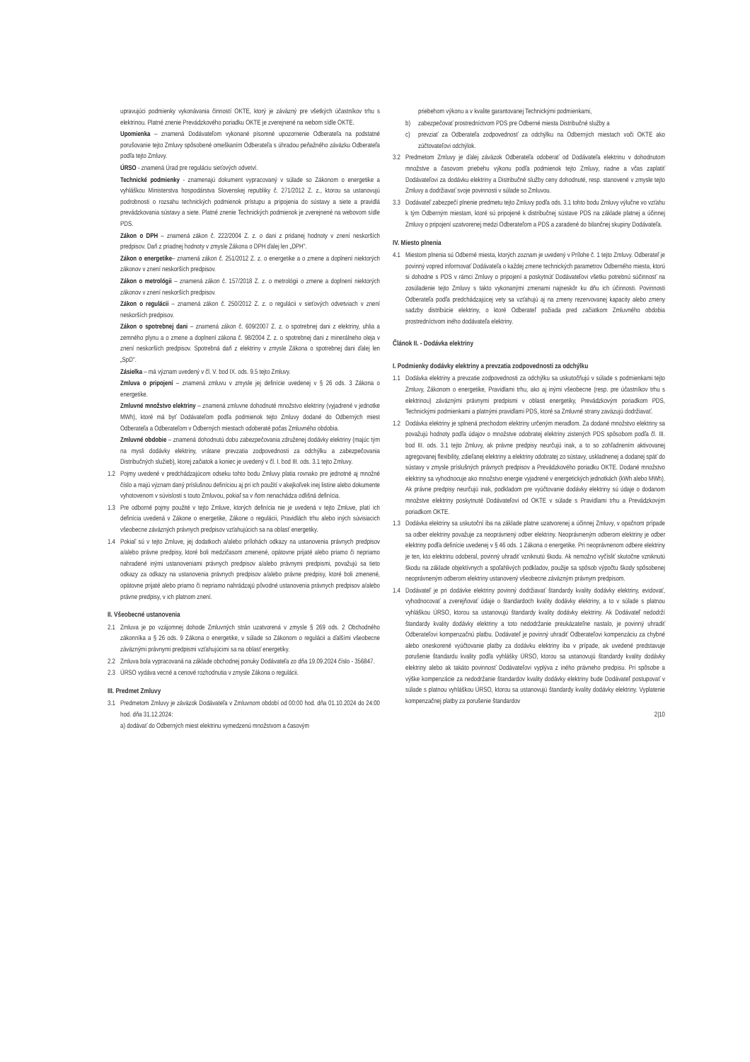upravujúci podmienky vykonávania činností OKTE, ktorý je záväzný pre všetkých účastníkov trhu s elektrinou. Platné znenie Prevádzkového poriadku OKTE je zverejnené na webom sídle OKTE.
Upomienka – znamená Dodávateľom vykonané písomné upozornenie Odberateľa na podstatné porušovanie tejto Zmluvy spôsobené omeškaním Odberateľa s úhradou peňažného záväzku Odberateľa podľa tejto Zmluvy.
ÚRSO - znamená Úrad pre reguláciu sieťových odvetví.
Technické podmienky - znamenajú dokument vypracovaný v súlade so Zákonom o energetike a vyhláškou Ministerstva hospodárstva Slovenskej republiky č. 271/2012 Z. z., ktorou sa ustanovujú podrobnosti o rozsahu technických podmienok prístupu a pripojenia do sústavy a siete a pravidlá prevádzkovania sústavy a siete. Platné znenie Technických podmienok je zverejnené na webovom sídle PDS.
Zákon o DPH – znamená zákon č. 222/2004 Z. z. o dani z pridanej hodnoty v znení neskorších predpisov. Daň z priadnej hodnoty v zmysle Zákona o DPH ďalej len „DPH".
Zákon o energetike– znamená zákon č. 251/2012 Z. z. o energetike a o zmene a doplnení niektorých zákonov v znení neskorších predpisov.
Zákon o metrológii – znamená zákon č. 157/2018 Z. z. o metrológii o zmene a doplnení niektorých zákonov v znení neskorších predpisov.
Zákon o regulácii – znamená zákon č. 250/2012 Z. z. o regulácii v sieťových odvetviach v znení neskorších predpisov.
Zákon o spotrebnej dani – znamená zákon č. 609/2007 Z. z. o spotrebnej dani z elektriny, uhlia a zemného plynu a o zmene a doplnení zákona č. 98/2004 Z. z. o spotrebnej dani z minerálneho oleja v znení neskorších predpisov. Spotrebná daň z elektriny v zmysle Zákona o spotrebnej dani ďalej len „SpD".
Zásielka – má význam uvedený v čl. V. bod IX. ods. 9.5 tejto Zmluvy.
Zmluva o pripojení – znamená zmluvu v zmysle jej definície uvedenej v § 26 ods. 3 Zákona o energetike.
Zmluvné množstvo elektriny – znamená zmluvne dohodnuté množstvo elektriny (vyjadrené v jednotke MWh), ktoré má byť Dodávateľom podľa podmienok tejto Zmluvy dodané do Odberných miest Odberateľa a Odberateľom v Odberných miestach odoberaté počas Zmluvného obdobia.
Zmluvné obdobie – znamená dohodnutú dobu zabezpečovania združenej dodávky elektriny (majúc tým na mysli dodávky elektriny, vrátane prevzatia zodpovednosti za odchýlku a zabezpečovania Distribučných služieb), ktorej začiatok a koniec je uvedený v čl. I. bod III. ods. 3.1 tejto Zmluvy.
1.2 Pojmy uvedené v predchádzajúcom odseku tohto bodu Zmluvy platia rovnako pre jednotné aj množné číslo a majú význam daný príslušnou definíciou aj pri ich použití v akejkoľvek inej listine alebo dokumente vyhotovenom v súvislosti s touto Zmluvou, pokiaľ sa v ňom nenachádza odlišná definícia.
1.3 Pre odborné pojmy použité v tejto Zmluve, ktorých definícia nie je uvedená v tejto Zmluve, platí ich definícia uvedená v Zákone o energetike, Zákone o regulácii, Pravidlách trhu alebo iných súvisiacich všeobecne záväzných právnych predpisov vzťahujúcich sa na oblasť energetiky.
1.4 Pokiaľ sú v tejto Zmluve, jej dodatkoch a/alebo prílohách odkazy na ustanovenia právnych predpisov a/alebo právne predpisy, ktoré boli medzičasom zmenené, opätovne prijaté alebo priamo či nepriamo nahradené inými ustanoveniami právnych predpisov a/alebo právnymi predpismi, považujú sa tieto odkazy za odkazy na ustanovenia právnych predpisov a/alebo právne predpisy, ktoré boli zmenené, opätovne prijaté alebo priamo či nepriamo nahrádzajú pôvodné ustanovenia právnych predpisov a/alebo právne predpisy, v ich platnom znení.
II. Všeobecné ustanovenia
2.1 Zmluva je po vzájomnej dohode Zmluvných strán uzatvorená v zmysle § 269 ods. 2 Obchodného zákonníka a § 26 ods. 9 Zákona o energetike, v súlade so Zákonom o regulácii a ďalšími všeobecne záväznými právnymi predpismi vzťahujúcimi sa na oblasť energetiky.
2.2 Zmluva bola vypracovaná na základe obchodnej ponuky Dodávateľa zo dňa 19.09.2024 číslo - 356847.
2.3 ÚRSO vydáva vecné a cenové rozhodnutia v zmysle Zákona o regulácii.
III. Predmet Zmluvy
3.1 Predmetom Zmluvy je záväzok Dodávateľa v Zmluvnom období od 00:00 hod. dňa 01.10.2024 do 24:00 hod. dňa 31.12.2024:
a) dodávať do Odberných miest elektrinu vymedzenú množstvom a časovým
priebehom výkonu a v kvalite garantovanej Technickými podmienkami,
b) zabezpečovať prostredníctvom PDS pre Odberné miesta Distribučné služby a
c) prevziať za Odberateľa zodpovednosť za odchýlku na Odberných miestach voči OKTE ako zúčtovateľovi odchýlok.
3.2 Predmetom Zmluvy je ďalej záväzok Odberateľa odoberať od Dodávateľa elektrinu v dohodnutom množstve a časovom priebehu výkonu podľa podmienok tejto Zmluvy, riadne a včas zaplatiť Dodávateľovi za dodávku elektriny a Distribučné služby ceny dohodnuté, resp. stanovené v zmysle tejto Zmluvy a dodržiavať svoje povinnosti v súlade so Zmluvou.
3.3 Dodávateľ zabezpečí plnenie predmetu tejto Zmluvy podľa ods. 3.1 tohto bodu Zmluvy výlučne vo vzťahu k tým Odberným miestam, ktoré sú pripojené k distribučnej sústave PDS na základe platnej a účinnej Zmluvy o pripojení uzatvorenej medzi Odberateľom a PDS a zaradené do bilančnej skupiny Dodávateľa.
IV. Miesto plnenia
4.1 Miestom plnenia sú Odberné miesta, ktorých zoznam je uvedený v Prílohe č. 1 tejto Zmluvy. Odberateľ je povinný vopred informovať Dodávateľa o každej zmene technických parametrov Odberného miesta, ktorú si dohodne s PDS v rámci Zmluvy o pripojení a poskytnúť Dodávateľovi všetku potrebnú súčinnosť na zosúladenie tejto Zmluvy s takto vykonanými zmenami najneskôr ku dňu ich účinnosti. Povinnosti Odberateľa podľa predchádzajúcej vety sa vzťahujú aj na zmeny rezervovanej kapacity alebo zmeny sadzby distribúcie elektriny, o ktoré Odberateľ požiada pred začiatkom Zmluvného obdobia prostredníctvom iného dodávateľa elektriny.
Článok II. - Dodávka elektriny
I. Podmienky dodávky elektriny a prevzatia zodpovednosti za odchýlku
1.1 Dodávka elektriny a prevzatie zodpovednosti za odchýlku sa uskutočňujú v súlade s podmienkami tejto Zmluvy, Zákonom o energetike, Pravidlami trhu, ako aj inými všeobecne (resp. pre účastníkov trhu s elektrinou) záväznými právnymi predpismi v oblasti energetiky, Prevádzkovým poriadkom PDS, Technickými podmienkami a platnými pravidlami PDS, ktoré sa Zmluvné strany zaväzujú dodržiavať.
1.2 Dodávka elektriny je splnená prechodom elektriny určeným meradlom. Za dodané množstvo elektriny sa považujú hodnoty podľa údajov o množstve odobratej elektriny zistených PDS spôsobom podľa čl. III. bod III. ods. 3.1 tejto Zmluvy, ak právne predpisy neurčujú inak, a to so zohľadnením aktivovanej agregovanej flexibility, zdieľanej elektriny a elektriny odobratej zo sústavy, uskladnenej a dodanej späť do sústavy v zmysle príslušných právnych predpisov a Prevádzkového poriadku OKTE. Dodané množstvo elektriny sa vyhodnocuje ako množstvo energie vyjadrené v energetických jednotkách (kWh alebo MWh). Ak právne predpisy neurčujú inak, podkladom pre vyúčtovanie dodávky elektriny sú údaje o dodanom množstve elektriny poskytnuté Dodávateľovi od OKTE v súlade s Pravidlami trhu a Prevádzkovým poriadkom OKTE.
1.3 Dodávka elektriny sa uskutoční iba na základe platne uzatvorenej a účinnej Zmluvy, v opačnom prípade sa odber elektriny považuje za neoprávnený odber elektriny. Neoprávneným odberom elektriny je odber elektriny podľa definície uvedenej v § 46 ods. 1 Zákona o energetike. Pri neoprávnenom odbere elektriny je ten, kto elektrinu odoberal, povinný uhradiť vzniknutú škodu. Ak nemožno vyčísliť skutočne vzniknutú škodu na základe objektívnych a spoľahlivých podkladov, použije sa spôsob výpočtu škody spôsobenej neoprávneným odberom elektriny ustanovený všeobecne záväzným právnym predpisom.
1.4 Dodávateľ je pri dodávke elektriny povinný dodržiavať štandardy kvality dodávky elektriny, evidovať, vyhodnocovať a zverejňovať údaje o štandardoch kvality dodávky elektriny, a to v súlade s platnou vyhláškou ÚRSO, ktorou sa ustanovujú štandardy kvality dodávky elektriny. Ak Dodávateľ nedodrží štandardy kvality dodávky elektriny a toto nedodržanie preukázateľne nastalo, je povinný uhradiť Odberateľovi kompenzačnú platbu. Dodávateľ je povinný uhradiť Odberateľovi kompenzáciu za chybné alebo oneskorené vyúčtovanie platby za dodávku elektriny iba v prípade, ak uvedené predstavuje porušenie štandardu kvality podľa vyhlášky ÚRSO, ktorou sa ustanovujú štandardy kvality dodávky elektriny alebo ak takáto povinnosť Dodávateľovi vyplýva z iného právneho predpisu. Pri spôsobe a výške kompenzácie za nedodržanie štandardov kvality dodávky elektriny bude Dodávateľ postupovať v súlade s platnou vyhláškou ÚRSO, ktorou sa ustanovujú štandardy kvality dodávky elektriny. Vyplatenie kompenzačnej platby za porušenie štandardov
2|10